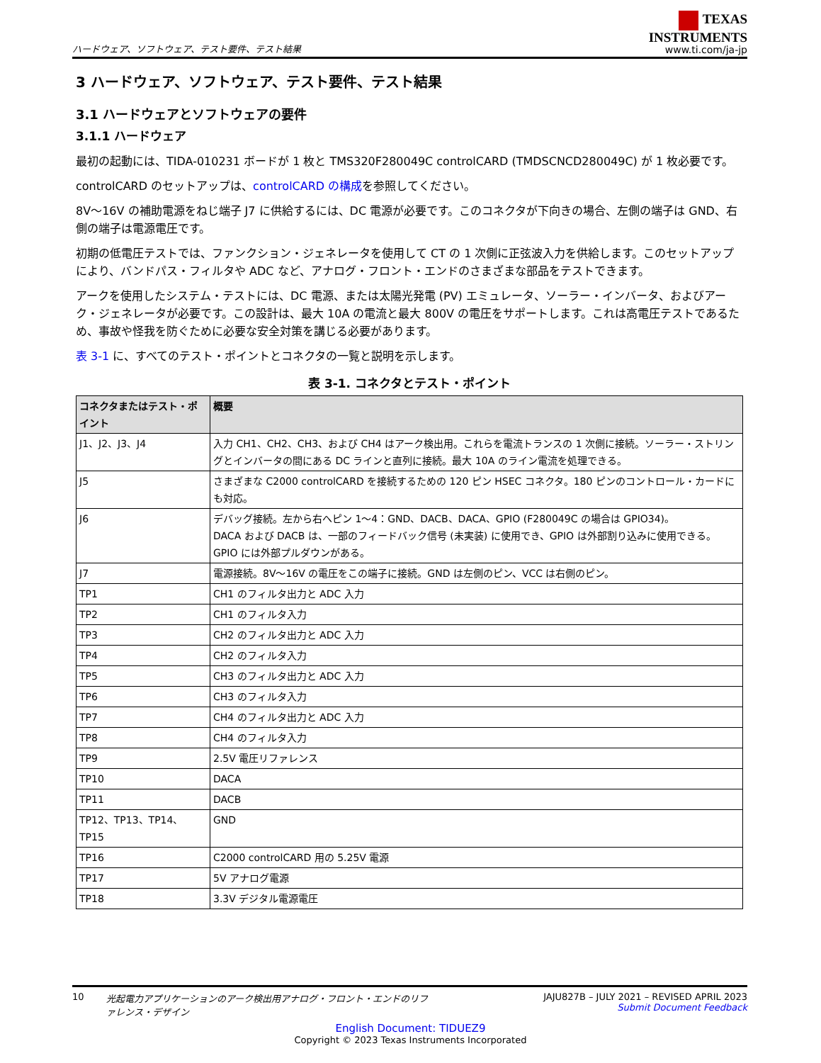ハードウェア、ソフトウェア、テスト要件、テスト結果
TEXAS
INSTRUMENTS
www.ti.com/ja-jp
3 ハードウェア、ソフトウェア、テスト要件、テスト結果
3.1 ハードウェアとソフトウェアの要件
3.1.1 ハードウェア
最初の起動には、TIDA-010231 ボードが 1 枚と TMS320F280049C controlCARD (TMDSCNCD280049C) が 1 枚必要です。
controlCARD のセットアップは、controlCARD の構成を参照してください。
8V～16V の補助電源をねじ端子 J7 に供給するには、DC 電源が必要です。このコネクタが下向きの場合、左側の端子は GND、右側の端子は電源電圧です。
初期の低電圧テストでは、ファンクション・ジェネレータを使用して CT の 1 次側に正弦波入力を供給します。このセットアップにより、バンドパス・フィルタや ADC など、アナログ・フロント・エンドのさまざまな部品をテストできます。
アークを使用したシステム・テストには、DC 電源、または太陽光発電 (PV) エミュレータ、ソーラー・インバータ、およびアーク・ジェネレータが必要です。この設計は、最大 10A の電流と最大 800V の電圧をサポートします。これは高電圧テストであるため、事故や怪我を防ぐために必要な安全対策を講じる必要があります。
表 3-1 に、すべてのテスト・ポイントとコネクタの一覧と説明を示します。
表 3-1. コネクタとテスト・ポイント
| コネクタまたはテスト・ポイント | 概要 |
| --- | --- |
| J1、J2、J3、J4 | 入力 CH1、CH2、CH3、および CH4 はアーク検出用。これらを電流トランスの 1 次側に接続。ソーラー・ストリングとインバータの間にある DC ラインと直列に接続。最大 10A のライン電流を処理できる。 |
| J5 | さまざまな C2000 controlCARD を接続するための 120 ピン HSEC コネクタ。180 ピンのコントロール・カードにも対応。 |
| J6 | デバッグ接続。左から右へピン 1～4：GND、DACB、DACA、GPIO (F280049C の場合は GPIO34)。 DACA および DACB は、一部のフィードバック信号 (未実装) に使用でき、GPIO は外部割り込みに使用できる。GPIO には外部プルダウンがある。 |
| J7 | 電源接続。8V～16V の電圧をこの端子に接続。GND は左側のピン、VCC は右側のピン。 |
| TP1 | CH1 のフィルタ出力と ADC 入力 |
| TP2 | CH1 のフィルタ入力 |
| TP3 | CH2 のフィルタ出力と ADC 入力 |
| TP4 | CH2 のフィルタ入力 |
| TP5 | CH3 のフィルタ出力と ADC 入力 |
| TP6 | CH3 のフィルタ入力 |
| TP7 | CH4 のフィルタ出力と ADC 入力 |
| TP8 | CH4 のフィルタ入力 |
| TP9 | 2.5V 電圧リファレンス |
| TP10 | DACA |
| TP11 | DACB |
| TP12、TP13、TP14、TP15 | GND |
| TP16 | C2000 controlCARD 用の 5.25V 電源 |
| TP17 | 5V アナログ電源 |
| TP18 | 3.3V デジタル電源電圧 |
10 光起電力アプリケーションのアーク検出用アナログ・フロント・エンドのリファレンス・デザイン
JAJU827B – JULY 2021 – REVISED APRIL 2023
Submit Document Feedback
English Document: TIDUEZ9
Copyright © 2023 Texas Instruments Incorporated